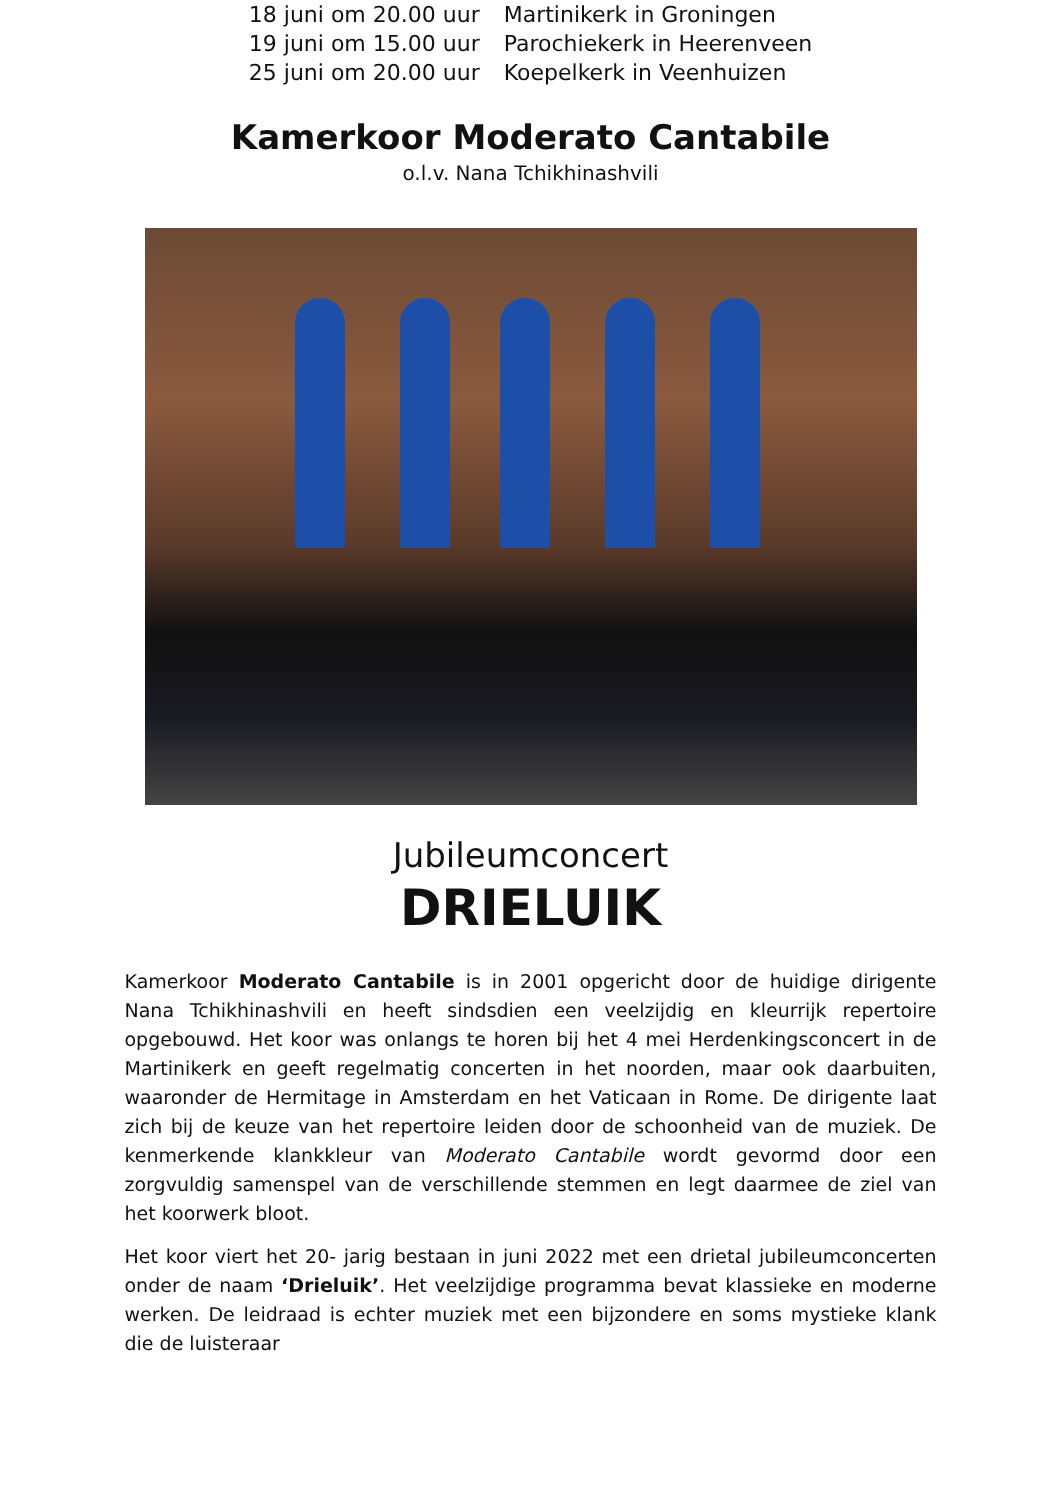| 18 juni om 20.00 uur | Martinikerk in Groningen |
| 19 juni om 15.00 uur | Parochiekerk in Heerenveen |
| 25 juni om 20.00 uur | Koepelkerk in Veenhuizen |
Kamerkoor Moderato Cantabile
o.l.v. Nana Tchikhinashvili
Jubileumconcert
DRIELUIK
Kamerkoor Moderato Cantabile is in 2001 opgericht door de huidige dirigente Nana Tchikhinashvili en heeft sindsdien een veelzijdig en kleurrijk repertoire opgebouwd. Het koor was onlangs te horen bij het 4 mei Herdenkingsconcert in de Martinikerk en geeft regelmatig concerten in het noorden, maar ook daarbuiten, waaronder de Hermitage in Amsterdam en het Vaticaan in Rome. De dirigente laat zich bij de keuze van het repertoire leiden door de schoonheid van de muziek. De kenmerkende klankkleur van Moderato Cantabile wordt gevormd door een zorgvuldig samenspel van de verschillende stemmen en legt daarmee de ziel van het koorwerk bloot.
Het koor viert het 20- jarig bestaan in juni 2022 met een drietal jubileumconcerten onder de naam ‘Drieluik’. Het veelzijdige programma bevat klassieke en moderne werken. De leidraad is echter muziek met een bijzondere en soms mystieke klank die de luisteraar